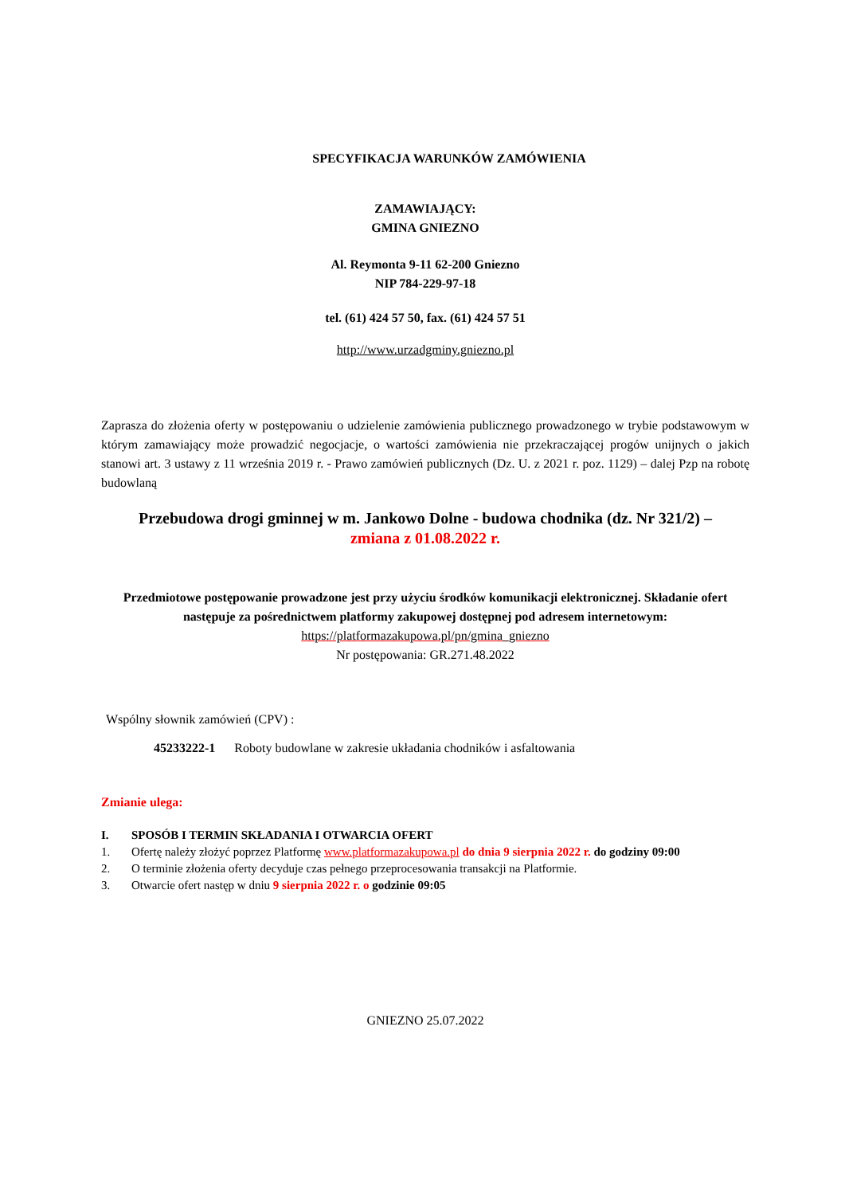SPECYFIKACJA WARUNKÓW ZAMÓWIENIA
ZAMAWIAJĄCY:
GMINA GNIEZNO
Al. Reymonta 9-11 62-200 Gniezno
NIP 784-229-97-18
tel. (61) 424 57 50, fax. (61) 424 57 51
http://www.urzadgminy.gniezno.pl
Zaprasza do złożenia oferty w postępowaniu o udzielenie zamówienia publicznego prowadzonego w trybie podstawowym w którym zamawiający może prowadzić negocjacje, o wartości zamówienia nie przekraczającej progów unijnych o jakich stanowi art. 3 ustawy z 11 września 2019 r. - Prawo zamówień publicznych (Dz. U. z 2021 r. poz. 1129) – dalej Pzp na robotę budowlaną
Przebudowa drogi gminnej w m. Jankowo Dolne - budowa chodnika (dz. Nr 321/2) –
zmiana z 01.08.2022 r.
Przedmiotowe postępowanie prowadzone jest przy użyciu środków komunikacji elektronicznej. Składanie ofert następuje za pośrednictwem platformy zakupowej dostępnej pod adresem internetowym:
https://platformazakupowa.pl/pn/gmina_gniezno
Nr postępowania: GR.271.48.2022
Wspólny słownik zamówień (CPV) :
45233222-1 Roboty budowlane w zakresie układania chodników i asfaltowania
Zmianie ulega:
I. SPOSÓB I TERMIN SKŁADANIA I OTWARCIA OFERT
1. Ofertę należy złożyć poprzez Platformę www.platformazakupowa.pl do dnia 9 sierpnia 2022 r. do godziny 09:00
2. O terminie złożenia oferty decyduje czas pełnego przeprocesowania transakcji na Platformie.
3. Otwarcie ofert następ w dniu 9 sierpnia 2022 r. o godzinie 09:05
GNIEZNO 25.07.2022